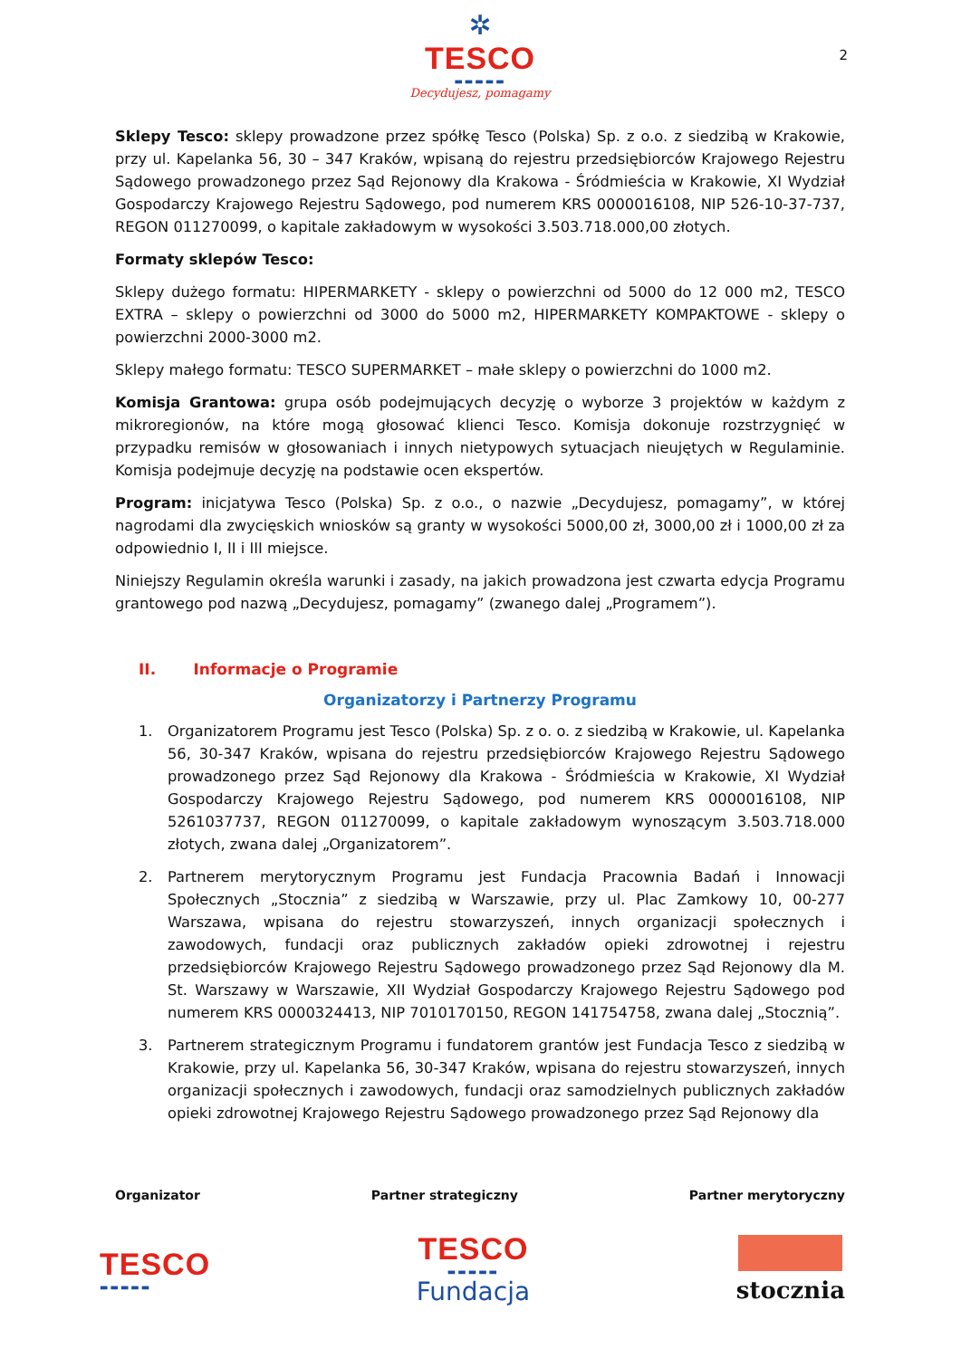2
✲
TESCO
▬▬▬▬▬
Decydujesz, pomagamy
Sklepy Tesco: sklepy prowadzone przez spółkę Tesco (Polska) Sp. z o.o. z siedzibą w Krakowie, przy ul. Kapelanka 56, 30 – 347 Kraków, wpisaną do rejestru przedsiębiorców Krajowego Rejestru Sądowego prowadzonego przez Sąd Rejonowy dla Krakowa - Śródmieścia w Krakowie, XI Wydział Gospodarczy Krajowego Rejestru Sądowego, pod numerem KRS 0000016108, NIP 526-10-37-737, REGON 011270099, o kapitale zakładowym w wysokości 3.503.718.000,00 złotych.
Formaty sklepów Tesco:
Sklepy dużego formatu: HIPERMARKETY - sklepy o powierzchni od 5000 do 12 000 m2, TESCO EXTRA – sklepy o powierzchni od 3000 do 5000 m2, HIPERMARKETY KOMPAKTOWE - sklepy o powierzchni 2000-3000 m2.
Sklepy małego formatu: TESCO SUPERMARKET – małe sklepy o powierzchni do 1000 m2.
Komisja Grantowa: grupa osób podejmujących decyzję o wyborze 3 projektów w każdym z mikroregionów, na które mogą głosować klienci Tesco. Komisja dokonuje rozstrzygnięć w przypadku remisów w głosowaniach i innych nietypowych sytuacjach nieujętych w Regulaminie. Komisja podejmuje decyzję na podstawie ocen ekspertów.
Program: inicjatywa Tesco (Polska) Sp. z o.o., o nazwie „Decydujesz, pomagamy”, w której nagrodami dla zwycięskich wniosków są granty w wysokości 5000,00 zł, 3000,00 zł i 1000,00 zł za odpowiednio I, II i III miejsce.
Niniejszy Regulamin określa warunki i zasady, na jakich prowadzona jest czwarta edycja Programu grantowego pod nazwą „Decydujesz, pomagamy” (zwanego dalej „Programem”).
II. Informacje o Programie
Organizatorzy i Partnerzy Programu
1. Organizatorem Programu jest Tesco (Polska) Sp. z o. o. z siedzibą w Krakowie, ul. Kapelanka 56, 30-347 Kraków, wpisana do rejestru przedsiębiorców Krajowego Rejestru Sądowego prowadzonego przez Sąd Rejonowy dla Krakowa - Śródmieścia w Krakowie, XI Wydział Gospodarczy Krajowego Rejestru Sądowego, pod numerem KRS 0000016108, NIP 5261037737, REGON 011270099, o kapitale zakładowym wynoszącym 3.503.718.000 złotych, zwana dalej „Organizatorem”.
2. Partnerem merytorycznym Programu jest Fundacja Pracownia Badań i Innowacji Społecznych „Stocznia” z siedzibą w Warszawie, przy ul. Plac Zamkowy 10, 00-277 Warszawa, wpisana do rejestru stowarzyszeń, innych organizacji społecznych i zawodowych, fundacji oraz publicznych zakładów opieki zdrowotnej i rejestru przedsiębiorców Krajowego Rejestru Sądowego prowadzonego przez Sąd Rejonowy dla M. St. Warszawy w Warszawie, XII Wydział Gospodarczy Krajowego Rejestru Sądowego pod numerem KRS 0000324413, NIP 7010170150, REGON 141754758, zwana dalej „Stocznią”.
3. Partnerem strategicznym Programu i fundatorem grantów jest Fundacja Tesco z siedzibą w Krakowie, przy ul. Kapelanka 56, 30-347 Kraków, wpisana do rejestru stowarzyszeń, innych organizacji społecznych i zawodowych, fundacji oraz samodzielnych publicznych zakładów opieki zdrowotnej Krajowego Rejestru Sądowego prowadzonego przez Sąd Rejonowy dla
Organizator Partner strategiczny Partner merytoryczny
TESCO
▬▬▬▬▬
TESCO
▬▬▬▬▬
Fundacja
stocznia